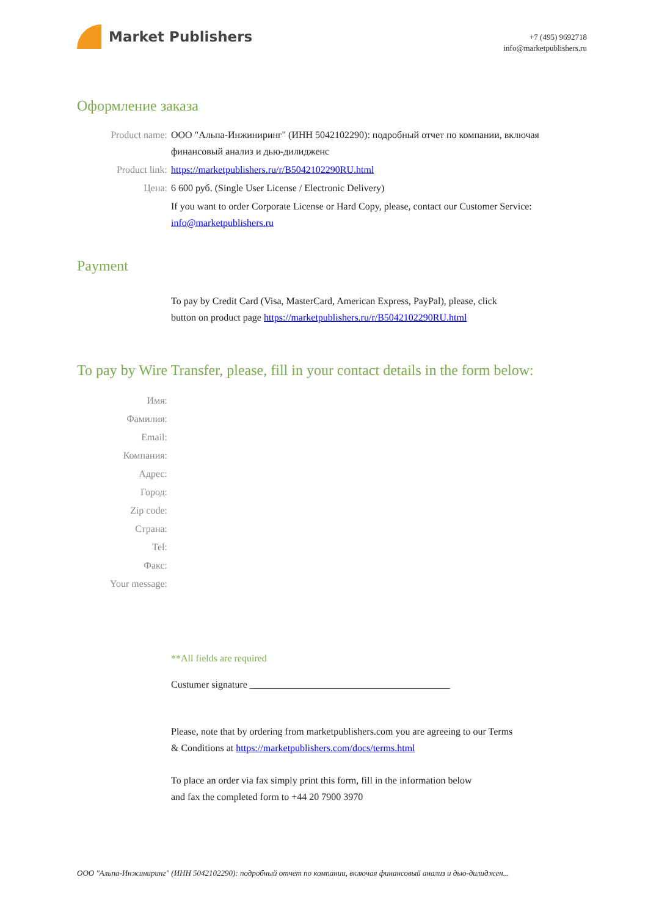Market Publishers
+7 (495) 9692718
info@marketpublishers.ru
Оформление заказа
Product name: ООО "Альпа-Инжиниринг" (ИНН 5042102290): подробный отчет по компании, включая финансовый анализ и дью-дилидженс
Product link: https://marketpublishers.ru/r/B5042102290RU.html
Цена: 6 600 руб. (Single User License / Electronic Delivery)
If you want to order Corporate License or Hard Copy, please, contact our Customer Service:
info@marketpublishers.ru
Payment
To pay by Credit Card (Visa, MasterCard, American Express, PayPal), please, click
button on product page https://marketpublishers.ru/r/B5042102290RU.html
To pay by Wire Transfer, please, fill in your contact details in the form below:
Имя:
Фамилия:
Email:
Компания:
Адрес:
Город:
Zip code:
Страна:
Tel:
Факс:
Your message:
**All fields are required
Custumer signature _________________________________________
Please, note that by ordering from marketpublishers.com you are agreeing to our Terms
& Conditions at https://marketpublishers.com/docs/terms.html
To place an order via fax simply print this form, fill in the information below
and fax the completed form to +44 20 7900 3970
ООО "Альпа-Инжиниринг" (ИНН 5042102290): подробный отчет по компании, включая финансовый анализ и дью-дилиджен...